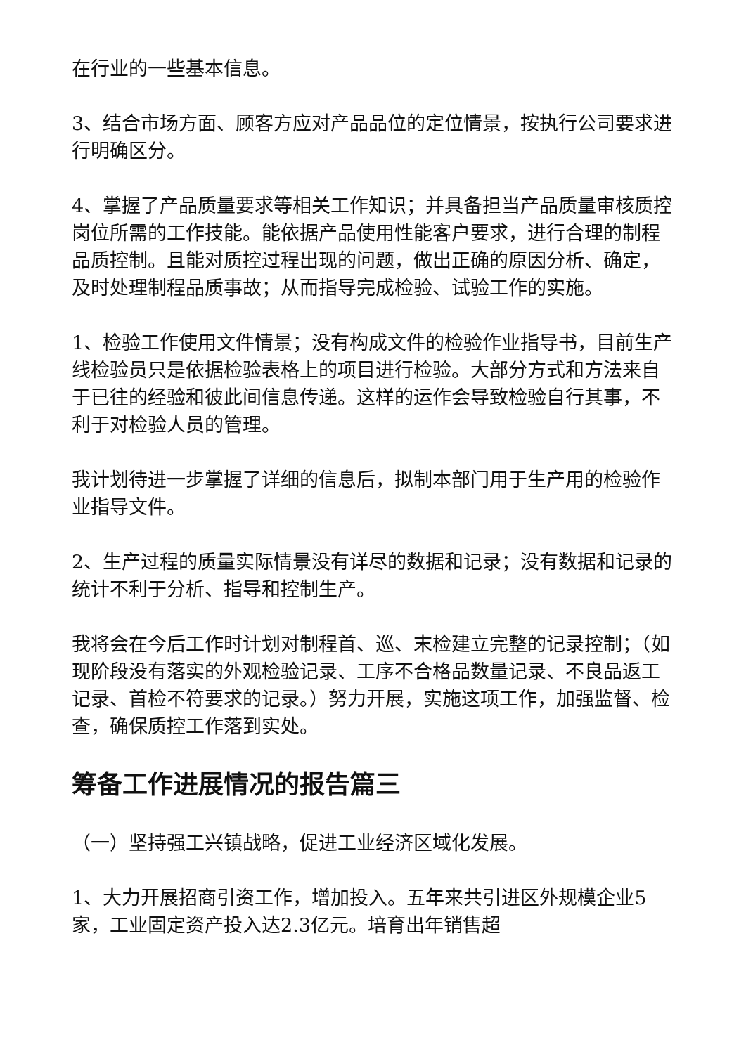在行业的一些基本信息。
3、结合市场方面、顾客方应对产品品位的定位情景，按执行公司要求进行明确区分。
4、掌握了产品质量要求等相关工作知识；并具备担当产品质量审核质控岗位所需的工作技能。能依据产品使用性能客户要求，进行合理的制程品质控制。且能对质控过程出现的问题，做出正确的原因分析、确定，及时处理制程品质事故；从而指导完成检验、试验工作的实施。
1、检验工作使用文件情景；没有构成文件的检验作业指导书，目前生产线检验员只是依据检验表格上的项目进行检验。大部分方式和方法来自于已往的经验和彼此间信息传递。这样的运作会导致检验自行其事，不利于对检验人员的管理。
我计划待进一步掌握了详细的信息后，拟制本部门用于生产用的检验作业指导文件。
2、生产过程的质量实际情景没有详尽的数据和记录；没有数据和记录的统计不利于分析、指导和控制生产。
我将会在今后工作时计划对制程首、巡、末检建立完整的记录控制；（如现阶段没有落实的外观检验记录、工序不合格品数量记录、不良品返工记录、首检不符要求的记录。）努力开展，实施这项工作，加强监督、检查，确保质控工作落到实处。
筹备工作进展情况的报告篇三
（一）坚持强工兴镇战略，促进工业经济区域化发展。
1、大力开展招商引资工作，增加投入。五年来共引进区外规模企业5家，工业固定资产投入达2.3亿元。培育出年销售超